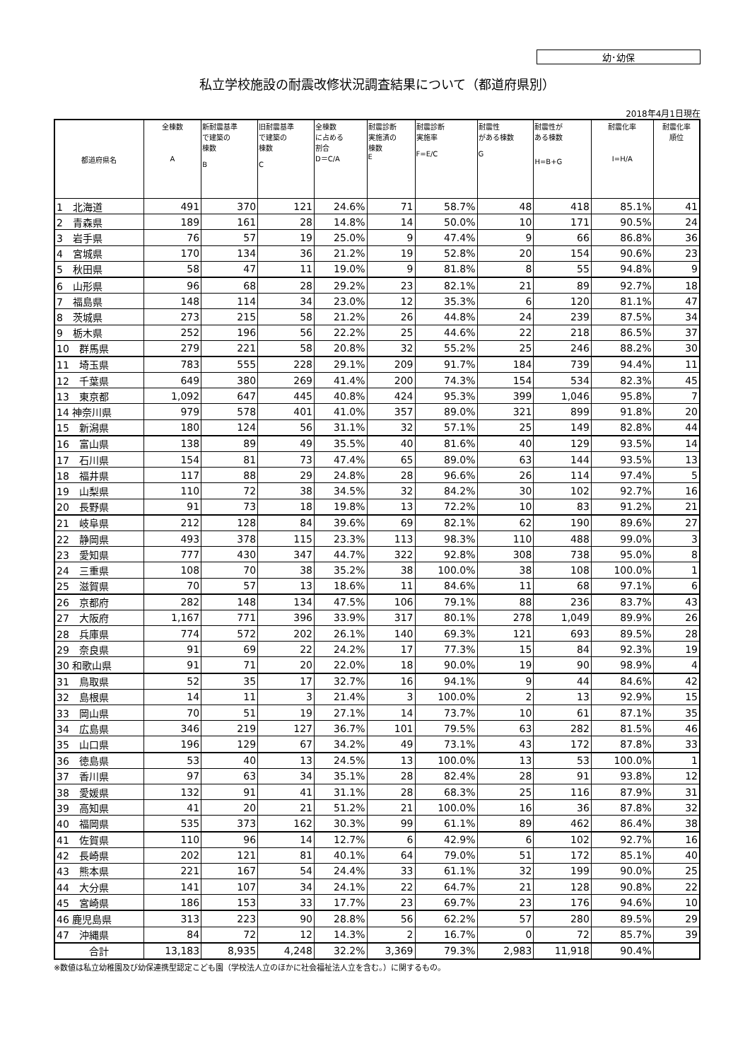幼･幼保
私立学校施設の耐震改修状況調査結果について（都道府県別）
2018年4月1日現在
| 都道府県名 | 全棟数 A | 新耐震基準 で建築の 棟数 B | 旧耐震基準 で建築の 棟数 C | 全棟数 に占める 割合 D＝C/A | 耐震診断 実施済の 棟数 E | 耐震診断 実施率 F=E/C | 耐震性 がある棟数 G | 耐震性が ある棟数 H=B+G | 耐震化率 I=H/A | 耐震化率 順位 |
| --- | --- | --- | --- | --- | --- | --- | --- | --- | --- | --- |
| 1 北海道 | 491 | 370 | 121 | 24.6% | 71 | 58.7% | 48 | 418 | 85.1% | 41 |
| 2 青森県 | 189 | 161 | 28 | 14.8% | 14 | 50.0% | 10 | 171 | 90.5% | 24 |
| 3 岩手県 | 76 | 57 | 19 | 25.0% | 9 | 47.4% | 9 | 66 | 86.8% | 36 |
| 4 宮城県 | 170 | 134 | 36 | 21.2% | 19 | 52.8% | 20 | 154 | 90.6% | 23 |
| 5 秋田県 | 58 | 47 | 11 | 19.0% | 9 | 81.8% | 8 | 55 | 94.8% | 9 |
| 6 山形県 | 96 | 68 | 28 | 29.2% | 23 | 82.1% | 21 | 89 | 92.7% | 18 |
| 7 福島県 | 148 | 114 | 34 | 23.0% | 12 | 35.3% | 6 | 120 | 81.1% | 47 |
| 8 茨城県 | 273 | 215 | 58 | 21.2% | 26 | 44.8% | 24 | 239 | 87.5% | 34 |
| 9 栃木県 | 252 | 196 | 56 | 22.2% | 25 | 44.6% | 22 | 218 | 86.5% | 37 |
| 10 群馬県 | 279 | 221 | 58 | 20.8% | 32 | 55.2% | 25 | 246 | 88.2% | 30 |
| 11 埼玉県 | 783 | 555 | 228 | 29.1% | 209 | 91.7% | 184 | 739 | 94.4% | 11 |
| 12 千葉県 | 649 | 380 | 269 | 41.4% | 200 | 74.3% | 154 | 534 | 82.3% | 45 |
| 13 東京都 | 1,092 | 647 | 445 | 40.8% | 424 | 95.3% | 399 | 1,046 | 95.8% | 7 |
| 14 神奈川県 | 979 | 578 | 401 | 41.0% | 357 | 89.0% | 321 | 899 | 91.8% | 20 |
| 15 新潟県 | 180 | 124 | 56 | 31.1% | 32 | 57.1% | 25 | 149 | 82.8% | 44 |
| 16 富山県 | 138 | 89 | 49 | 35.5% | 40 | 81.6% | 40 | 129 | 93.5% | 14 |
| 17 石川県 | 154 | 81 | 73 | 47.4% | 65 | 89.0% | 63 | 144 | 93.5% | 13 |
| 18 福井県 | 117 | 88 | 29 | 24.8% | 28 | 96.6% | 26 | 114 | 97.4% | 5 |
| 19 山梨県 | 110 | 72 | 38 | 34.5% | 32 | 84.2% | 30 | 102 | 92.7% | 16 |
| 20 長野県 | 91 | 73 | 18 | 19.8% | 13 | 72.2% | 10 | 83 | 91.2% | 21 |
| 21 岐阜県 | 212 | 128 | 84 | 39.6% | 69 | 82.1% | 62 | 190 | 89.6% | 27 |
| 22 静岡県 | 493 | 378 | 115 | 23.3% | 113 | 98.3% | 110 | 488 | 99.0% | 3 |
| 23 愛知県 | 777 | 430 | 347 | 44.7% | 322 | 92.8% | 308 | 738 | 95.0% | 8 |
| 24 三重県 | 108 | 70 | 38 | 35.2% | 38 | 100.0% | 38 | 108 | 100.0% | 1 |
| 25 滋賀県 | 70 | 57 | 13 | 18.6% | 11 | 84.6% | 11 | 68 | 97.1% | 6 |
| 26 京都府 | 282 | 148 | 134 | 47.5% | 106 | 79.1% | 88 | 236 | 83.7% | 43 |
| 27 大阪府 | 1,167 | 771 | 396 | 33.9% | 317 | 80.1% | 278 | 1,049 | 89.9% | 26 |
| 28 兵庫県 | 774 | 572 | 202 | 26.1% | 140 | 69.3% | 121 | 693 | 89.5% | 28 |
| 29 奈良県 | 91 | 69 | 22 | 24.2% | 17 | 77.3% | 15 | 84 | 92.3% | 19 |
| 30 和歌山県 | 91 | 71 | 20 | 22.0% | 18 | 90.0% | 19 | 90 | 98.9% | 4 |
| 31 鳥取県 | 52 | 35 | 17 | 32.7% | 16 | 94.1% | 9 | 44 | 84.6% | 42 |
| 32 島根県 | 14 | 11 | 3 | 21.4% | 3 | 100.0% | 2 | 13 | 92.9% | 15 |
| 33 岡山県 | 70 | 51 | 19 | 27.1% | 14 | 73.7% | 10 | 61 | 87.1% | 35 |
| 34 広島県 | 346 | 219 | 127 | 36.7% | 101 | 79.5% | 63 | 282 | 81.5% | 46 |
| 35 山口県 | 196 | 129 | 67 | 34.2% | 49 | 73.1% | 43 | 172 | 87.8% | 33 |
| 36 徳島県 | 53 | 40 | 13 | 24.5% | 13 | 100.0% | 13 | 53 | 100.0% | 1 |
| 37 香川県 | 97 | 63 | 34 | 35.1% | 28 | 82.4% | 28 | 91 | 93.8% | 12 |
| 38 愛媛県 | 132 | 91 | 41 | 31.1% | 28 | 68.3% | 25 | 116 | 87.9% | 31 |
| 39 高知県 | 41 | 20 | 21 | 51.2% | 21 | 100.0% | 16 | 36 | 87.8% | 32 |
| 40 福岡県 | 535 | 373 | 162 | 30.3% | 99 | 61.1% | 89 | 462 | 86.4% | 38 |
| 41 佐賀県 | 110 | 96 | 14 | 12.7% | 6 | 42.9% | 6 | 102 | 92.7% | 16 |
| 42 長崎県 | 202 | 121 | 81 | 40.1% | 64 | 79.0% | 51 | 172 | 85.1% | 40 |
| 43 熊本県 | 221 | 167 | 54 | 24.4% | 33 | 61.1% | 32 | 199 | 90.0% | 25 |
| 44 大分県 | 141 | 107 | 34 | 24.1% | 22 | 64.7% | 21 | 128 | 90.8% | 22 |
| 45 宮崎県 | 186 | 153 | 33 | 17.7% | 23 | 69.7% | 23 | 176 | 94.6% | 10 |
| 46 鹿児島県 | 313 | 223 | 90 | 28.8% | 56 | 62.2% | 57 | 280 | 89.5% | 29 |
| 47 沖縄県 | 84 | 72 | 12 | 14.3% | 2 | 16.7% | 0 | 72 | 85.7% | 39 |
| 合計 | 13,183 | 8,935 | 4,248 | 32.2% | 3,369 | 79.3% | 2,983 | 11,918 | 90.4% | |
※数値は私立幼稚園及び幼保連携型認定こども園（学校法人立のほかに社会福祉法人立を含む。）に関するもの。